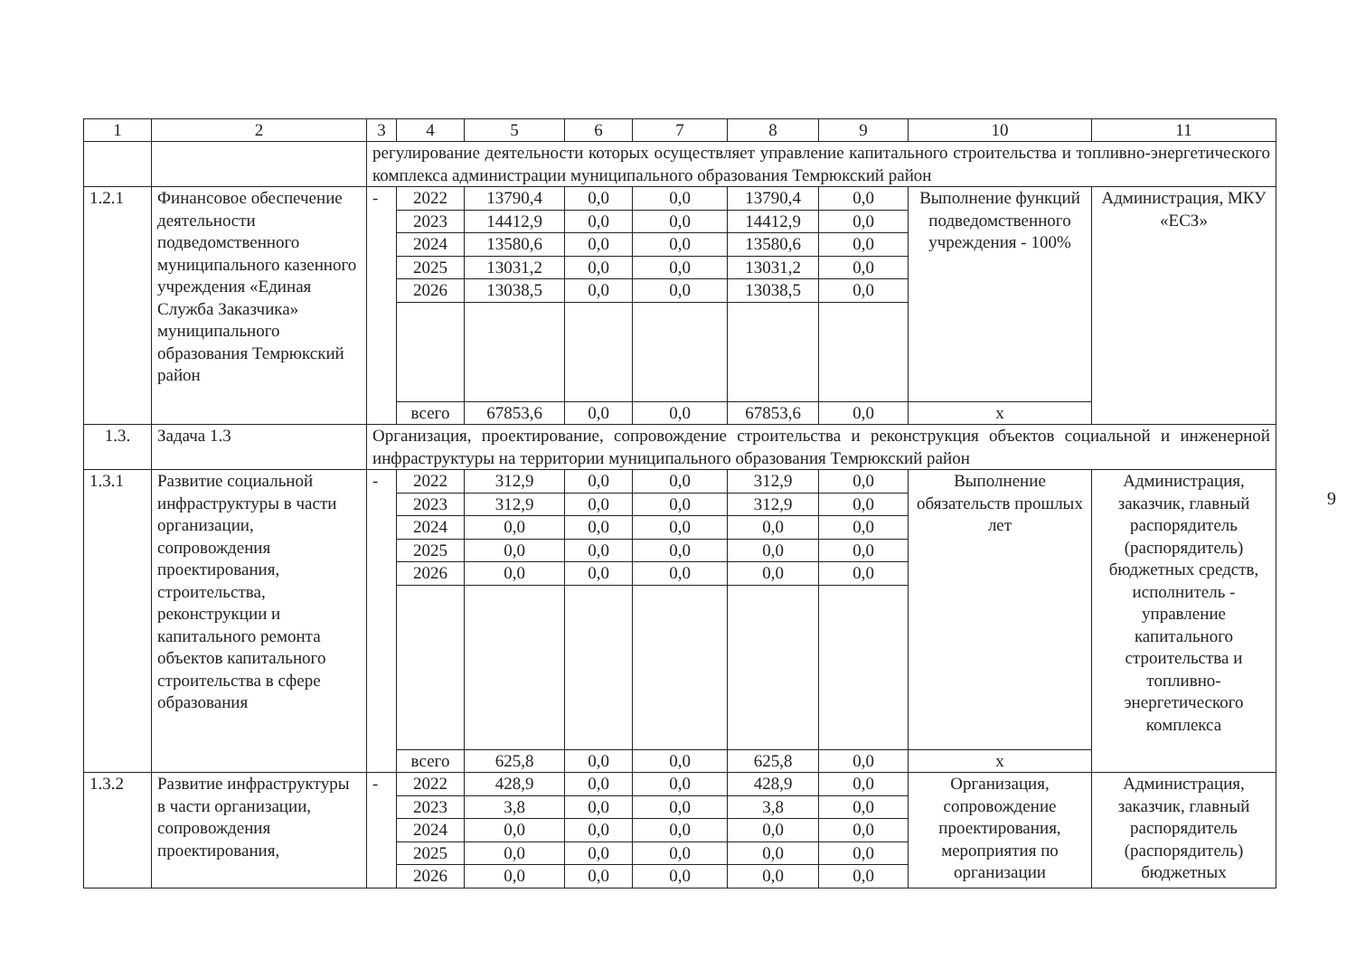| 1 | 2 | 3 | 4 | 5 | 6 | 7 | 8 | 9 | 10 | 11 |
| --- | --- | --- | --- | --- | --- | --- | --- | --- | --- | --- |
| | | регулирование деятельности которых осуществляет управление капитального строительства и топливно-энергетического комплекса администрации муниципального образования Темрюкский район | | | | | | | | |
| 1.2.1 | Финансовое обеспечение деятельности подведомственного муниципального казенного учреждения «Единая Служба Заказчика» муниципального образования Темрюкский район | - | 2022 | 13790,4 | 0,0 | 0,0 | 13790,4 | 0,0 | Выполнение функций подведомственного учреждения - 100% | Администрация, МКУ «ЕСЗ» |
| | | | 2023 | 14412,9 | 0,0 | 0,0 | 14412,9 | 0,0 | | |
| | | | 2024 | 13580,6 | 0,0 | 0,0 | 13580,6 | 0,0 | | |
| | | | 2025 | 13031,2 | 0,0 | 0,0 | 13031,2 | 0,0 | | |
| | | | 2026 | 13038,5 | 0,0 | 0,0 | 13038,5 | 0,0 | | |
| | | | всего | 67853,6 | 0,0 | 0,0 | 67853,6 | 0,0 | х | |
| 1.3. | Задача 1.3 | Организация, проектирование, сопровождение строительства и реконструкция объектов социальной и инженерной инфраструктуры на территории муниципального образования Темрюкский район | | | | | | | | |
| 1.3.1 | Развитие социальной инфраструктуры в части организации, сопровождения проектирования, строительства, реконструкции и капитального ремонта объектов капитального строительства в сфере образования | - | 2022 | 312,9 | 0,0 | 0,0 | 312,9 | 0,0 | Выполнение обязательств прошлых лет | Администрация, заказчик, главный распорядитель (распорядитель) бюджетных средств, исполнитель - управление капитального строительства и топливно-энергетического комплекса |
| | | | 2023 | 312,9 | 0,0 | 0,0 | 312,9 | 0,0 | | |
| | | | 2024 | 0,0 | 0,0 | 0,0 | 0,0 | 0,0 | | |
| | | | 2025 | 0,0 | 0,0 | 0,0 | 0,0 | 0,0 | | |
| | | | 2026 | 0,0 | 0,0 | 0,0 | 0,0 | 0,0 | | |
| | | | всего | 625,8 | 0,0 | 0,0 | 625,8 | 0,0 | х | |
| 1.3.2 | Развитие инфраструктуры в части организации, сопровождения проектирования, | - | 2022 | 428,9 | 0,0 | 0,0 | 428,9 | 0,0 | Организация, сопровождение проектирования, мероприятия по организации | Администрация, заказчик, главный распорядитель (распорядитель) бюджетных |
| | | | 2023 | 3,8 | 0,0 | 0,0 | 3,8 | 0,0 | | |
| | | | 2024 | 0,0 | 0,0 | 0,0 | 0,0 | 0,0 | | |
| | | | 2025 | 0,0 | 0,0 | 0,0 | 0,0 | 0,0 | | |
| | | | 2026 | 0,0 | 0,0 | 0,0 | 0,0 | 0,0 | | |
9